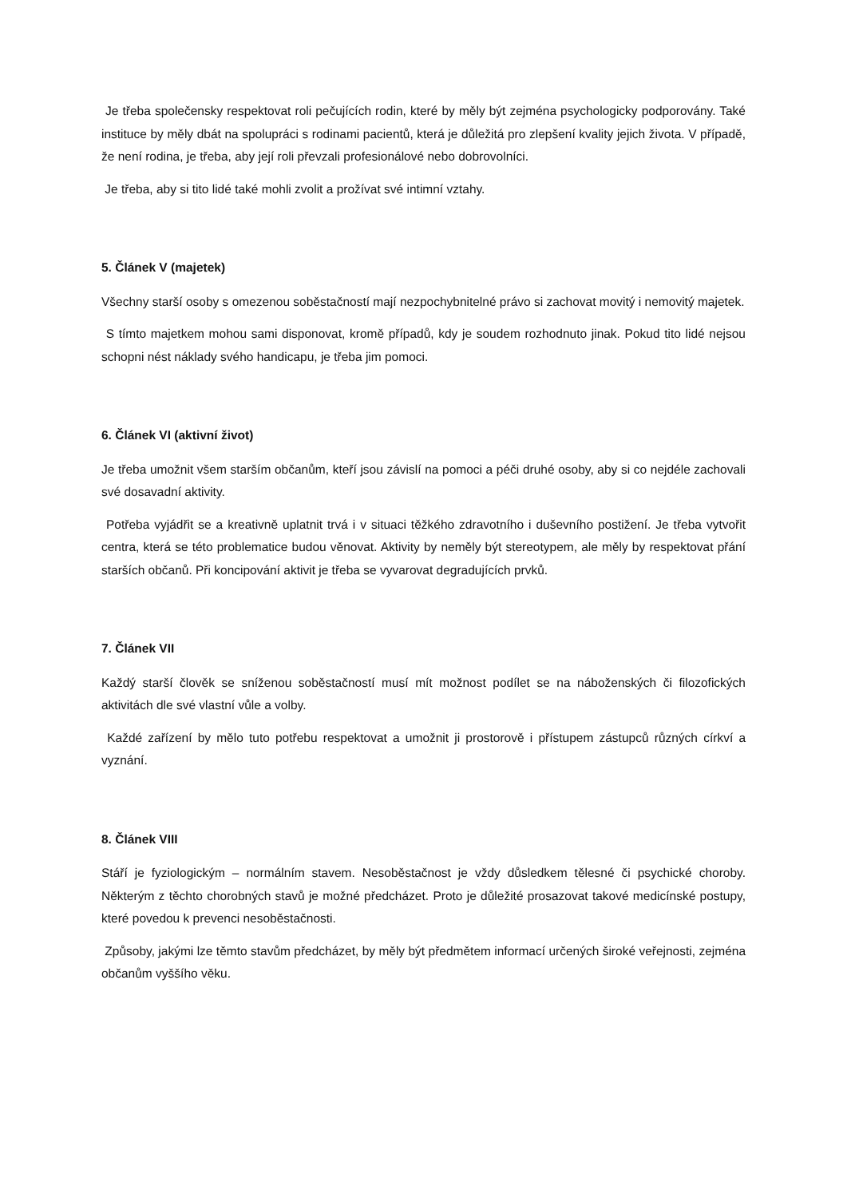Je třeba společensky respektovat roli pečujících rodin, které by měly být zejména psychologicky podporovány. Také instituce by měly dbát na spolupráci s rodinami pacientů, která je důležitá pro zlepšení kvality jejich života. V případě, že není rodina, je třeba, aby její roli převzali profesionálové nebo dobrovolníci.
Je třeba, aby si tito lidé také mohli zvolit a prožívat své intimní vztahy.
5. Článek V (majetek)
Všechny starší osoby s omezenou soběstačností mají nezpochybnitelné právo si zachovat movitý i nemovitý majetek.
S tímto majetkem mohou sami disponovat, kromě případů, kdy je soudem rozhodnuto jinak. Pokud tito lidé nejsou schopni nést náklady svého handicapu, je třeba jim pomoci.
6. Článek VI (aktivní život)
Je třeba umožnit všem starším občanům, kteří jsou závislí na pomoci a péči druhé osoby, aby si co nejdéle zachovali své dosavadní aktivity.
Potřeba vyjádřit se a kreativně uplatnit trvá i v situaci těžkého zdravotního i duševního postižení. Je třeba vytvořit centra, která se této problematice budou věnovat. Aktivity by neměly být stereotypem, ale měly by respektovat přání starších občanů. Při koncipování aktivit je třeba se vyvarovat degradujících prvků.
7. Článek VII
Každý starší člověk se sníženou soběstačností musí mít možnost podílet se na náboženských či filozofických aktivitách dle své vlastní vůle a volby.
Každé zařízení by mělo tuto potřebu respektovat a umožnit ji prostorově i přístupem zástupců různých církví a vyznání.
8. Článek VIII
Stáří je fyziologickým – normálním stavem. Nesoběstačnost je vždy důsledkem tělesné či psychické choroby. Některým z těchto chorobných stavů je možné předcházet. Proto je důležité prosazovat takové medicínské postupy, které povedou k prevenci nesoběstačnosti.
Způsoby, jakými lze těmto stavům předcházet, by měly být předmětem informací určených široké veřejnosti, zejména občanům vyššího věku.